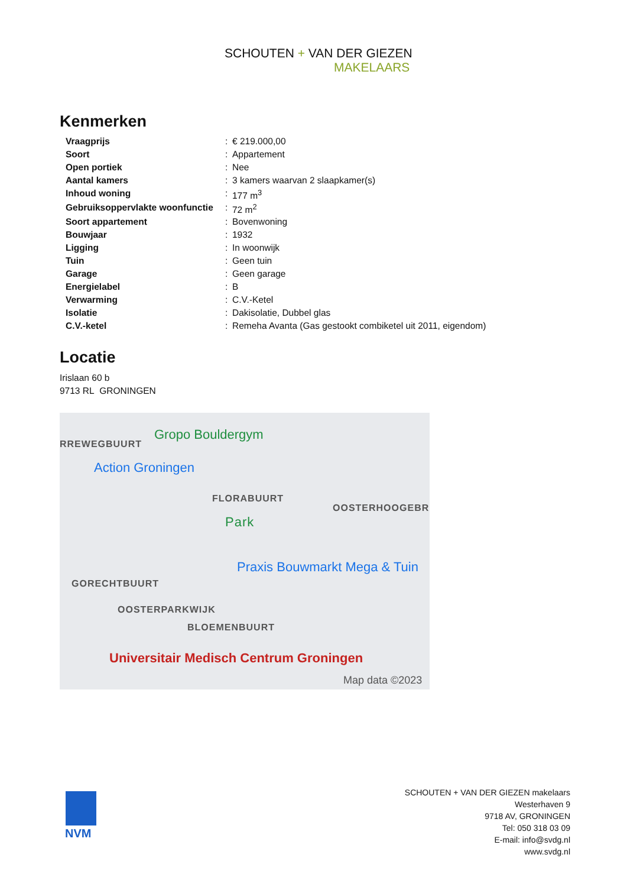SCHOUTEN + VAN DER GIEZEN
MAKELAARS
Kenmerken
| Vraagprijs | : | € 219.000,00 |
| Soort | : | Appartement |
| Open portiek | : | Nee |
| Aantal kamers | : | 3 kamers waarvan 2 slaapkamer(s) |
| Inhoud woning | : | 177 m<sup>3</sup> |
| Gebruiksoppervlakte woonfunctie | : | 72 m<sup>2</sup> |
| Soort appartement | : | Bovenwoning |
| Bouwjaar | : | 1932 |
| Ligging | : | In woonwijk |
| Tuin | : | Geen tuin |
| Garage | : | Geen garage |
| Energielabel | : | B |
| Verwarming | : | C.V.-Ketel |
| Isolatie | : | Dakisolatie, Dubbel glas |
| C.V.-ketel | : | Remeha Avanta (Gas gestookt combiketel uit 2011, eigendom) |
Locatie
Irislaan 60 b
9713 RL GRONINGEN
RREWEGBUURT
Gropo Bouldergym
Action Groningen
FLORABUURT
OOSTERHOOGEBR
Park
Praxis Bouwmarkt Mega & Tuin
GORECHTBUURT
OOSTERPARKWIJK
BLOEMENBUURT
Universitair Medisch Centrum Groningen
Map data ©2023
NVM
SCHOUTEN + VAN DER GIEZEN makelaars
Westerhaven 9
9718 AV, GRONINGEN
Tel: 050 318 03 09
E-mail: info@svdg.nl
www.svdg.nl